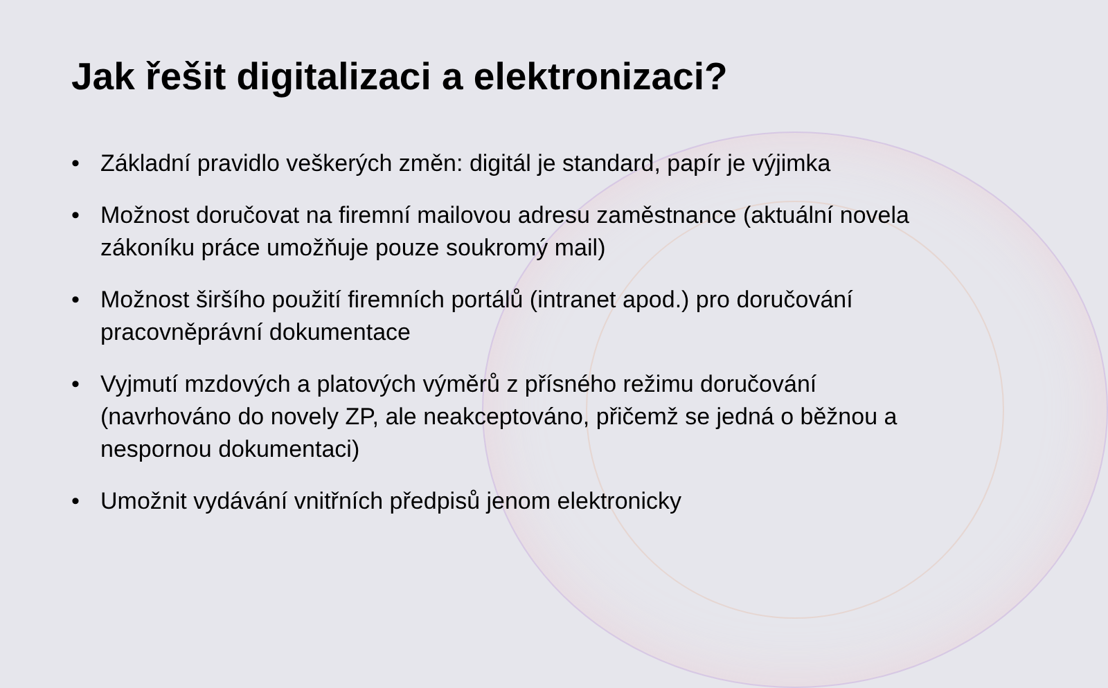Jak řešit digitalizaci a elektronizaci?
• Základní pravidlo veškerých změn: digitál je standard, papír je výjimka
• Možnost doručovat na firemní mailovou adresu zaměstnance (aktuální novela zákoníku práce umožňuje pouze soukromý mail)
• Možnost širšího použití firemních portálů (intranet apod.) pro doručování pracovněprávní dokumentace
• Vyjmutí mzdových a platových výměrů z přísného režimu doručování (navrhováno do novely ZP, ale neakceptováno, přičemž se jedná o běžnou a nespornou dokumentaci)
• Umožnit vydávání vnitřních předpisů jenom elektronicky